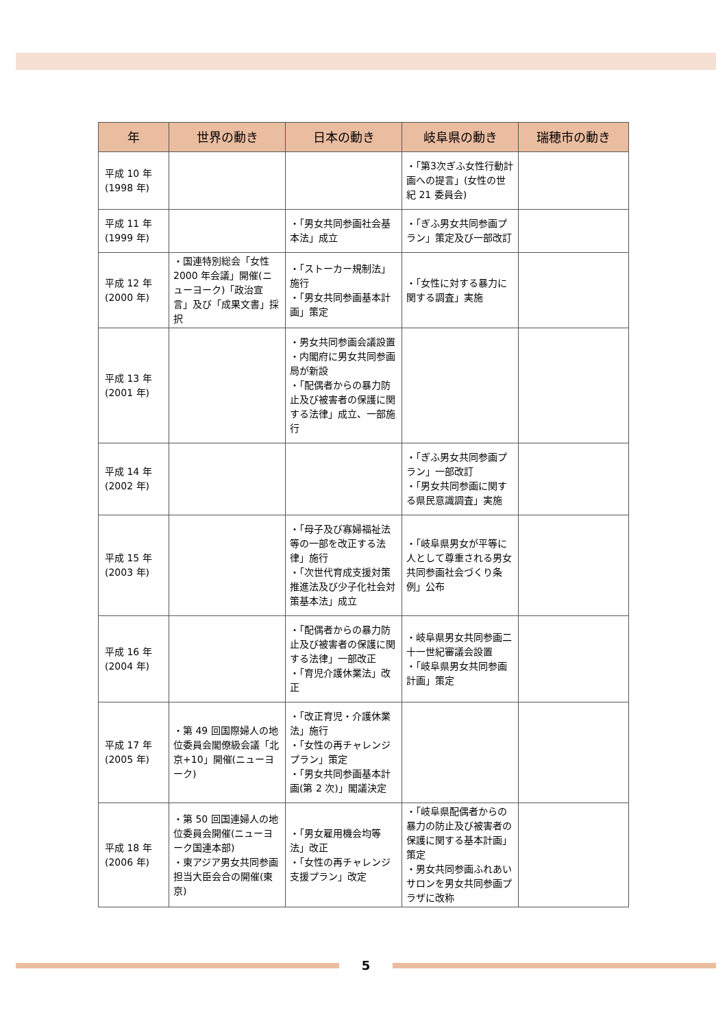| 年 | 世界の動き | 日本の動き | 岐阜県の動き | 瑞穂市の動き |
| --- | --- | --- | --- | --- |
| 平成 10 年 (1998 年) | | | ・「第3次ぎふ女性行動計画への提言」(女性の世紀 21 委員会) | |
| 平成 11 年 (1999 年) | | ・「男女共同参画社会基本法」成立 | ・「ぎふ男女共同参画プラン」策定及び一部改訂 | |
| 平成 12 年 (2000 年) | ・国連特別総会「女性 2000 年会議」開催(ニューヨーク)「政治宣言」及び「成果文書」採択 | ・「ストーカー規制法」施行 ・「男女共同参画基本計画」策定 | ・「女性に対する暴力に関する調査」実施 | |
| 平成 13 年 (2001 年) | | ・男女共同参画会議設置 ・内閣府に男女共同参画局が新設 ・「配偶者からの暴力防止及び被害者の保護に関する法律」成立、一部施行 | | |
| 平成 14 年 (2002 年) | | | ・「ぎふ男女共同参画プラン」一部改訂 ・「男女共同参画に関する県民意識調査」実施 | |
| 平成 15 年 (2003 年) | | ・「母子及び寡婦福祉法等の一部を改正する法律」施行 ・「次世代育成支援対策推進法及び少子化社会対策基本法」成立 | ・「岐阜県男女が平等に人として尊重される男女共同参画社会づくり条例」公布 | |
| 平成 16 年 (2004 年) | | ・「配偶者からの暴力防止及び被害者の保護に関する法律」一部改正 ・「育児介護休業法」改正 | ・岐阜県男女共同参画二十一世紀審議会設置 ・「岐阜県男女共同参画計画」策定 | |
| 平成 17 年 (2005 年) | ・第 49 回国際婦人の地位委員会閣僚級会議「北京+10」開催(ニューヨーク) | ・「改正育児・介護休業法」施行 ・「女性の再チャレンジプラン」策定 ・「男女共同参画基本計画(第 2 次)」閣議決定 | | |
| 平成 18 年 (2006 年) | ・第 50 回国連婦人の地位委員会開催(ニューヨーク国連本部) ・東アジア男女共同参画担当大臣会合の開催(東京) | ・「男女雇用機会均等法」改正 ・「女性の再チャレンジ支援プラン」改定 | ・「岐阜県配偶者からの暴力の防止及び被害者の保護に関する基本計画」策定 ・男女共同参画ふれあいサロンを男女共同参画プラザに改称 | |
5